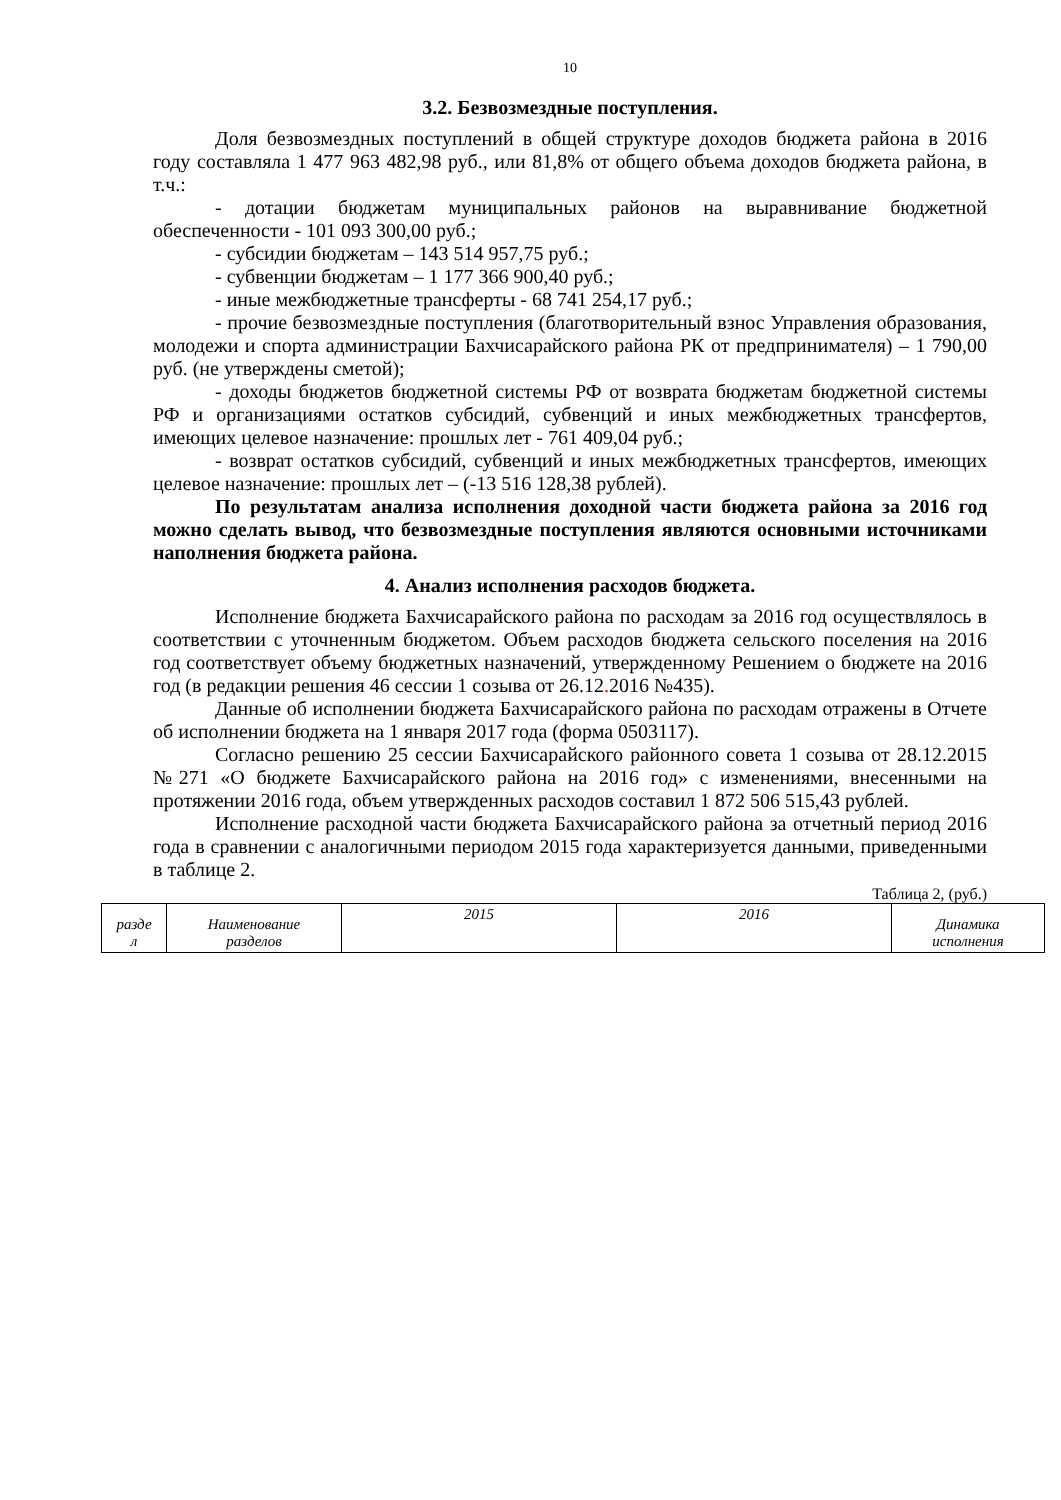10
3.2. Безвозмездные поступления.
Доля безвозмездных поступлений в общей структуре доходов бюджета района в 2016 году составляла 1 477 963 482,98 руб., или 81,8% от общего объема доходов бюджета района, в т.ч.:
- дотации бюджетам муниципальных районов на выравнивание бюджетной обеспеченности - 101 093 300,00 руб.;
- субсидии бюджетам – 143 514 957,75 руб.;
- субвенции бюджетам – 1 177 366 900,40 руб.;
- иные межбюджетные трансферты - 68 741 254,17 руб.;
- прочие безвозмездные поступления (благотворительный взнос Управления образования, молодежи и спорта администрации Бахчисарайского района РК от предпринимателя) – 1 790,00 руб. (не утверждены сметой);
- доходы бюджетов бюджетной системы РФ от возврата бюджетам бюджетной системы РФ и организациями остатков субсидий, субвенций и иных межбюджетных трансфертов, имеющих целевое назначение: прошлых лет - 761 409,04 руб.;
- возврат остатков субсидий, субвенций и иных межбюджетных трансфертов, имеющих целевое назначение: прошлых лет – (-13 516 128,38 рублей).
По результатам анализа исполнения доходной части бюджета района за 2016 год можно сделать вывод, что безвозмездные поступления являются основными источниками наполнения бюджета района.
4. Анализ исполнения расходов бюджета.
Исполнение бюджета Бахчисарайского района по расходам за 2016 год осуществлялось в соответствии с уточненным бюджетом. Объем расходов бюджета сельского поселения на 2016 год соответствует объему бюджетных назначений, утвержденному Решением о бюджете на 2016 год (в редакции решения 46 сессии 1 созыва от 26.12. 2016 №435).
Данные об исполнении бюджета Бахчисарайского района по расходам отражены в Отчете об исполнении бюджета на 1 января 2017 года (форма 0503117).
Согласно решению 25 сессии Бахчисарайского районного совета 1 созыва от 28.12.2015 №271 «О бюджете Бахчисарайского района на 2016 год» с изменениями, внесенными на протяжении 2016 года, объем утвержденных расходов составил 1 872 506 515,43 рублей.
Исполнение расходной части бюджета Бахчисарайского района за отчетный период 2016 года в сравнении с аналогичными периодом 2015 года характеризуется данными, приведенными в таблице 2.
Таблица 2, (руб.)
| разде л | Наименование разделов | 2015 | 2016 | Динамика исполнения |